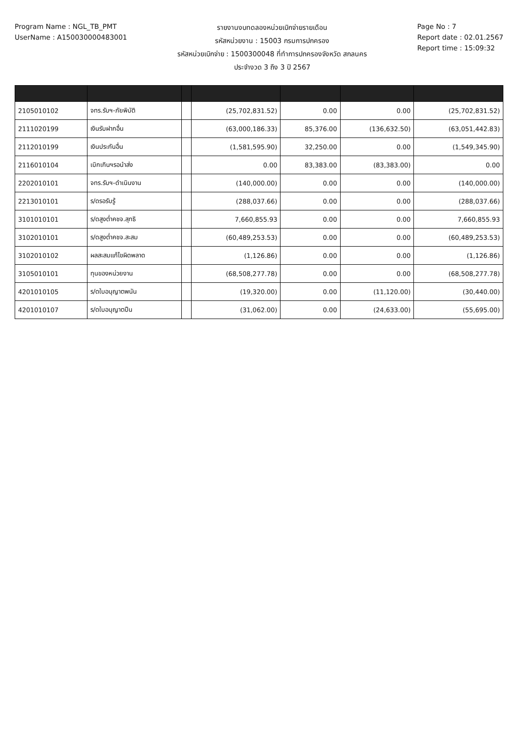Program Name : NGL_TB_PMT
UserName : A150030000483001
รายงานงบทดลองหน่วยเบิกจ่ายรายเดือน
รหัสหน่วยงาน : 15003 กรมการปกครอง
รหัสหน่วยเบิกจ่าย : 1500300048 ที่ทำการปกครองจังหวัด สกลนคร
ประจำงวด 3 ถึง 3 ปี 2567
Page No : 7
Report date : 02.01.2567
Report time : 15:09:32
| 2105010102 | จทร.รับฯ-ภัยพิบัติ | | (25,702,831.52) | 0.00 | 0.00 | (25,702,831.52) |
| 2111020199 | เงินรับฝากอื่น | | (63,000,186.33) | 85,376.00 | (136,632.50) | (63,051,442.83) |
| 2112010199 | เงินประกันอื่น | | (1,581,595.90) | 32,250.00 | 0.00 | (1,549,345.90) |
| 2116010104 | เบิกเกินฯรอนำส่ง | | 0.00 | 83,383.00 | (83,383.00) | 0.00 |
| 2202010101 | จทร.รับฯ-ดำเนินงาน | | (140,000.00) | 0.00 | 0.00 | (140,000.00) |
| 2213010101 | ร/ดรอรับรู้ | | (288,037.66) | 0.00 | 0.00 | (288,037.66) |
| 3101010101 | ร/ดสูงต่ำคชจ.สุทธิ | | 7,660,855.93 | 0.00 | 0.00 | 7,660,855.93 |
| 3102010101 | ร/ดสูงต่ำคชจ.สะสม | | (60,489,253.53) | 0.00 | 0.00 | (60,489,253.53) |
| 3102010102 | ผลสะสมแก้ไขผิดพลาด | | (1,126.86) | 0.00 | 0.00 | (1,126.86) |
| 3105010101 | ทุนของหน่วยงาน | | (68,508,277.78) | 0.00 | 0.00 | (68,508,277.78) |
| 4201010105 | ร/ดใบอนุญาตพนัน | | (19,320.00) | 0.00 | (11,120.00) | (30,440.00) |
| 4201010107 | ร/ดใบอนุญาตปืน | | (31,062.00) | 0.00 | (24,633.00) | (55,695.00) |